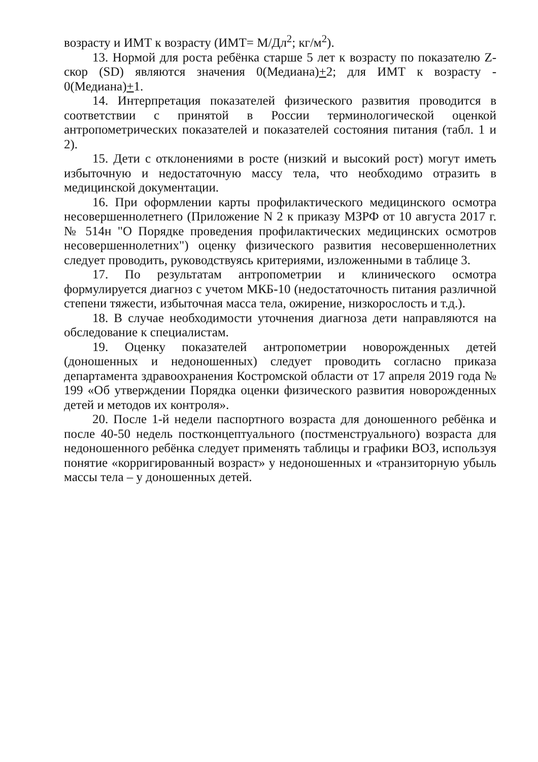возрасту и ИМТ к возрасту (ИМТ= М/Дл<sup>2</sup>; кг/м<sup>2</sup>).
13. Нормой для роста ребёнка старше 5 лет к возрасту по показателю Z-скор (SD) являются значения 0(Медиана)+2; для ИМТ к возрасту - 0(Медиана)+1.
14. Интерпретация показателей физического развития проводится в соответствии с принятой в России терминологической оценкой антропометрических показателей и показателей состояния питания (табл. 1 и 2).
15. Дети с отклонениями в росте (низкий и высокий рост) могут иметь избыточную и недостаточную массу тела, что необходимо отразить в медицинской документации.
16. При оформлении карты профилактического медицинского осмотра несовершеннолетнего (Приложение N 2 к приказу МЗРФ от 10 августа 2017 г. № 514н "О Порядке проведения профилактических медицинских осмотров несовершеннолетних") оценку физического развития несовершеннолетних следует проводить, руководствуясь критериями, изложенными в таблице 3.
17. По результатам антропометрии и клинического осмотра формулируется диагноз с учетом МКБ-10 (недостаточность питания различной степени тяжести, избыточная масса тела, ожирение, низкорослость и т.д.).
18. В случае необходимости уточнения диагноза дети направляются на обследование к специалистам.
19. Оценку показателей антропометрии новорожденных детей (доношенных и недоношенных) следует проводить согласно приказа департамента здравоохранения Костромской области от 17 апреля 2019 года № 199 «Об утверждении Порядка оценки физического развития новорожденных детей и методов их контроля».
20. После 1-й недели паспортного возраста для доношенного ребёнка и после 40-50 недель постконцептуального (постменструального) возраста для недоношенного ребёнка следует применять таблицы и графики ВОЗ, используя понятие «корригированный возраст» у недоношенных и «транзиторную убыль массы тела – у доношенных детей.